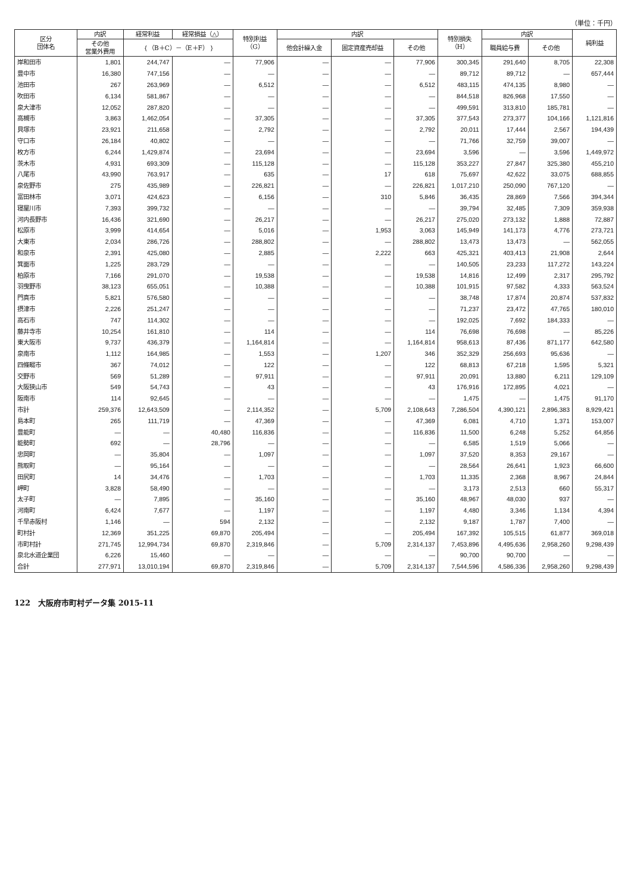（単位：千円）
| 区分 団体名 | 内訳 | 経常利益 | 経常損益（△） | 特別利益 （G） | 内訳 | | | 特別損失 （H） | 内訳 | | 純利益 |
| --- | --- | --- | --- | --- | --- | --- | --- | --- | --- | --- | --- |
| | その他 営業外費用 | ｛（B＋C）－（E＋F）｝ | | | 他会計繰入金 | 固定資産売却益 | その他 | | 職員給与費 | その他 | |
| 岸和田市 | 1,801 | 244,747 | — | 77,906 | — | — | 77,906 | 300,345 | 291,640 | 8,705 | 22,308 |
| 豊中市 | 16,380 | 747,156 | — | — | — | — | — | 89,712 | 89,712 | — | 657,444 |
| 池田市 | 267 | 263,969 | — | 6,512 | — | — | 6,512 | 483,115 | 474,135 | 8,980 | — |
| 吹田市 | 6,134 | 581,867 | — | — | — | — | — | 844,518 | 826,968 | 17,550 | — |
| 泉大津市 | 12,052 | 287,820 | — | — | — | — | — | 499,591 | 313,810 | 185,781 | — |
| 高槻市 | 3,863 | 1,462,054 | — | 37,305 | — | — | 37,305 | 377,543 | 273,377 | 104,166 | 1,121,816 |
| 貝塚市 | 23,921 | 211,658 | — | 2,792 | — | — | 2,792 | 20,011 | 17,444 | 2,567 | 194,439 |
| 守口市 | 26,184 | 40,802 | — | — | — | — | — | 71,766 | 32,759 | 39,007 | — |
| 枚方市 | 6,244 | 1,429,874 | — | 23,694 | — | — | 23,694 | 3,596 | — | 3,596 | 1,449,972 |
| 茨木市 | 4,931 | 693,309 | — | 115,128 | — | — | 115,128 | 353,227 | 27,847 | 325,380 | 455,210 |
| 八尾市 | 43,990 | 763,917 | — | 635 | — | 17 | 618 | 75,697 | 42,622 | 33,075 | 688,855 |
| 泉佐野市 | 275 | 435,989 | — | 226,821 | — | — | 226,821 | 1,017,210 | 250,090 | 767,120 | — |
| 富田林市 | 3,071 | 424,623 | — | 6,156 | — | 310 | 5,846 | 36,435 | 28,869 | 7,566 | 394,344 |
| 寝屋川市 | 7,393 | 399,732 | — | — | — | — | — | 39,794 | 32,485 | 7,309 | 359,938 |
| 河内長野市 | 16,436 | 321,690 | — | 26,217 | — | — | 26,217 | 275,020 | 273,132 | 1,888 | 72,887 |
| 松原市 | 3,999 | 414,654 | — | 5,016 | — | 1,953 | 3,063 | 145,949 | 141,173 | 4,776 | 273,721 |
| 大東市 | 2,034 | 286,726 | — | 288,802 | — | — | 288,802 | 13,473 | 13,473 | — | 562,055 |
| 和泉市 | 2,391 | 425,080 | — | 2,885 | — | 2,222 | 663 | 425,321 | 403,413 | 21,908 | 2,644 |
| 箕面市 | 1,225 | 283,729 | — | — | — | — | — | 140,505 | 23,233 | 117,272 | 143,224 |
| 柏原市 | 7,166 | 291,070 | — | 19,538 | — | — | 19,538 | 14,816 | 12,499 | 2,317 | 295,792 |
| 羽曳野市 | 38,123 | 655,051 | — | 10,388 | — | — | 10,388 | 101,915 | 97,582 | 4,333 | 563,524 |
| 門真市 | 5,821 | 576,580 | — | — | — | — | — | 38,748 | 17,874 | 20,874 | 537,832 |
| 摂津市 | 2,226 | 251,247 | — | — | — | — | — | 71,237 | 23,472 | 47,765 | 180,010 |
| 高石市 | 747 | 114,302 | — | — | — | — | — | 192,025 | 7,692 | 184,333 | — |
| 藤井寺市 | 10,254 | 161,810 | — | 114 | — | — | 114 | 76,698 | 76,698 | — | 85,226 |
| 東大阪市 | 9,737 | 436,379 | — | 1,164,814 | — | — | 1,164,814 | 958,613 | 87,436 | 871,177 | 642,580 |
| 泉南市 | 1,112 | 164,985 | — | 1,553 | — | 1,207 | 346 | 352,329 | 256,693 | 95,636 | — |
| 四條畷市 | 367 | 74,012 | — | 122 | — | — | 122 | 68,813 | 67,218 | 1,595 | 5,321 |
| 交野市 | 569 | 51,289 | — | 97,911 | — | — | 97,911 | 20,091 | 13,880 | 6,211 | 129,109 |
| 大阪狭山市 | 549 | 54,743 | — | 43 | — | — | 43 | 176,916 | 172,895 | 4,021 | — |
| 阪南市 | 114 | 92,645 | — | — | — | — | — | 1,475 | — | 1,475 | 91,170 |
| 市計 | 259,376 | 12,643,509 | — | 2,114,352 | — | 5,709 | 2,108,643 | 7,286,504 | 4,390,121 | 2,896,383 | 8,929,421 |
| 島本町 | 265 | 111,719 | — | 47,369 | — | — | 47,369 | 6,081 | 4,710 | 1,371 | 153,007 |
| 豊能町 | — | — | 40,480 | 116,836 | — | — | 116,836 | 11,500 | 6,248 | 5,252 | 64,856 |
| 能勢町 | 692 | — | 28,796 | — | — | — | — | 6,585 | 1,519 | 5,066 | — |
| 忠岡町 | — | 35,804 | — | 1,097 | — | — | 1,097 | 37,520 | 8,353 | 29,167 | — |
| 熊取町 | — | 95,164 | — | — | — | — | — | 28,564 | 26,641 | 1,923 | 66,600 |
| 田尻町 | 14 | 34,476 | — | 1,703 | — | — | 1,703 | 11,335 | 2,368 | 8,967 | 24,844 |
| 岬町 | 3,828 | 58,490 | — | — | — | — | — | 3,173 | 2,513 | 660 | 55,317 |
| 太子町 | — | 7,895 | — | 35,160 | — | — | 35,160 | 48,967 | 48,030 | 937 | — |
| 河南町 | 6,424 | 7,677 | — | 1,197 | — | — | 1,197 | 4,480 | 3,346 | 1,134 | 4,394 |
| 千早赤阪村 | 1,146 | — | 594 | 2,132 | — | — | 2,132 | 9,187 | 1,787 | 7,400 | — |
| 町村計 | 12,369 | 351,225 | 69,870 | 205,494 | — | — | 205,494 | 167,392 | 105,515 | 61,877 | 369,018 |
| 市町村計 | 271,745 | 12,994,734 | 69,870 | 2,319,846 | — | 5,709 | 2,314,137 | 7,453,896 | 4,495,636 | 2,958,260 | 9,298,439 |
| 泉北水道企業団 | 6,226 | 15,460 | — | — | — | — | — | 90,700 | 90,700 | — | — |
| 合計 | 277,971 | 13,010,194 | 69,870 | 2,319,846 | — | 5,709 | 2,314,137 | 7,544,596 | 4,586,336 | 2,958,260 | 9,298,439 |
122　大阪府市町村データ集 2015-11